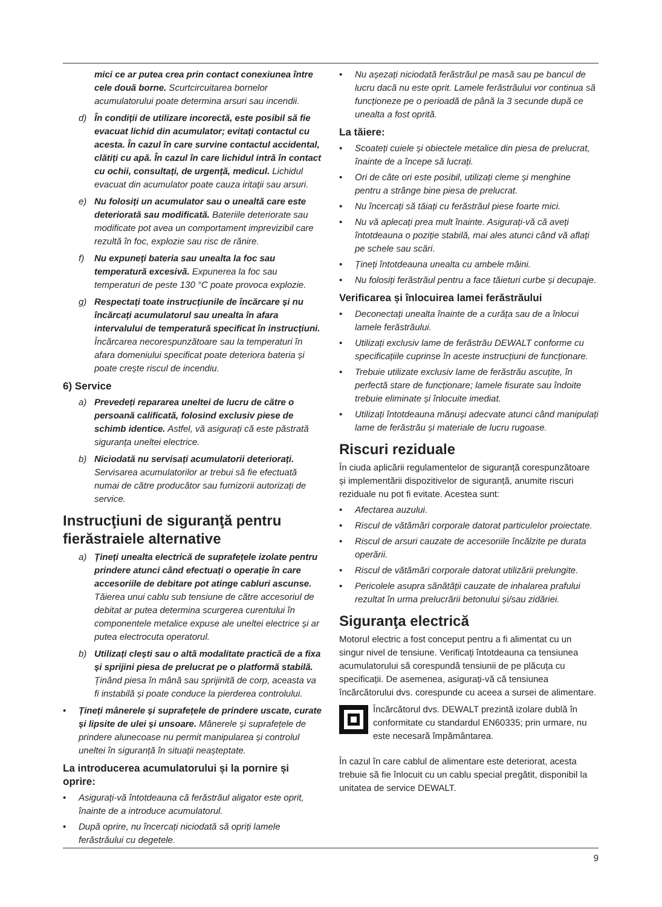mici ce ar putea crea prin contact conexiunea între cele două borne. Scurtcircuitarea bornelor acumulatorului poate determina arsuri sau incendii.
d) În condiții de utilizare incorectă, este posibil să fie evacuat lichid din acumulator; evitați contactul cu acesta. În cazul în care survine contactul accidental, clătiți cu apă. În cazul în care lichidul intră în contact cu ochii, consultați, de urgență, medicul. Lichidul evacuat din acumulator poate cauza iritații sau arsuri.
e) Nu folosiți un acumulator sau o unealtă care este deteriorată sau modificată. Bateriile deteriorate sau modificate pot avea un comportament imprevizibil care rezultă în foc, explozie sau risc de rănire.
f) Nu expuneți bateria sau unealta la foc sau temperatură excesivă. Expunerea la foc sau temperaturi de peste 130 °C poate provoca explozie.
g) Respectați toate instrucțiunile de încărcare și nu încărcați acumulatorul sau unealta în afara intervalului de temperatură specificat în instrucțiuni. Încărcarea necorespunzătoare sau la temperaturi în afara domeniului specificat poate deteriora bateria și poate crește riscul de incendiu.
6) Service
a) Prevedeți repararea uneltei de lucru de către o persoană calificată, folosind exclusiv piese de schimb identice. Astfel, vă asigurați că este păstrată siguranța uneltei electrice.
b) Niciodată nu servisați acumulatorii deteriorați. Servisarea acumulatorilor ar trebui să fie efectuată numai de către producător sau furnizorii autorizați de service.
Instrucţiuni de siguranţă pentru fierăstraiele alternative
a) Țineți unealta electrică de suprafețele izolate pentru prindere atunci când efectuați o operație în care accesoriile de debitare pot atinge cabluri ascunse. Tăierea unui cablu sub tensiune de către accesoriul de debitat ar putea determina scurgerea curentului în componentele metalice expuse ale uneltei electrice și ar putea electrocuta operatorul.
b) Utilizați clești sau o altă modalitate practică de a fixa și sprijini piesa de prelucrat pe o platformă stabilă. Ținând piesa în mână sau sprijinită de corp, aceasta va fi instabilă și poate conduce la pierderea controlului.
• Țineți mânerele și suprafețele de prindere uscate, curate și lipsite de ulei și unsoare. Mânerele și suprafețele de prindere alunecoase nu permit manipularea și controlul uneltei în siguranță în situații neașteptate.
La introducerea acumulatorului și la pornire și oprire:
• Asigurați-vă întotdeauna că ferăstrăul aligator este oprit, înainte de a introduce acumulatorul.
• După oprire, nu încercați niciodată să opriți lamele ferăstrăului cu degetele.
• Nu așezați niciodată ferăstrăul pe masă sau pe bancul de lucru dacă nu este oprit. Lamele ferăstrăului vor continua să funcționeze pe o perioadă de până la 3 secunde după ce unealta a fost oprită.
La tăiere:
• Scoateți cuiele și obiectele metalice din piesa de prelucrat, înainte de a începe să lucrați.
• Ori de câte ori este posibil, utilizați cleme și menghine pentru a strânge bine piesa de prelucrat.
• Nu încercați să tăiați cu ferăstrăul piese foarte mici.
• Nu vă aplecați prea mult înainte. Asigurați-vă că aveți întotdeauna o poziție stabilă, mai ales atunci când vă aflați pe schele sau scări.
• Țineți întotdeauna unealta cu ambele mâini.
• Nu folosiți ferăstrăul pentru a face tăieturi curbe și decupaje.
Verificarea și înlocuirea lamei ferăstrăului
• Deconectați unealta înainte de a curăța sau de a înlocui lamele ferăstrăului.
• Utilizați exclusiv lame de ferăstrău DEWALT conforme cu specificațiile cuprinse în aceste instrucțiuni de funcționare.
• Trebuie utilizate exclusiv lame de ferăstrău ascuțite, în perfectă stare de funcționare; lamele fisurate sau îndoite trebuie eliminate și înlocuite imediat.
• Utilizați întotdeauna mănuși adecvate atunci când manipulați lame de ferăstrău și materiale de lucru rugoase.
Riscuri reziduale
În ciuda aplicării regulamentelor de siguranță corespunzătoare și implementării dispozitivelor de siguranță, anumite riscuri reziduale nu pot fi evitate. Acestea sunt:
• Afectarea auzului.
• Riscul de vătămări corporale datorat particulelor proiectate.
• Riscul de arsuri cauzate de accesoriile încălzite pe durata operării.
• Riscul de vătămări corporale datorat utilizării prelungite.
• Pericolele asupra sănătății cauzate de inhalarea prafului rezultat în urma prelucrării betonului și/sau zidăriei.
Siguranţa electrică
Motorul electric a fost conceput pentru a fi alimentat cu un singur nivel de tensiune. Verificați întotdeauna ca tensiunea acumulatorului să corespundă tensiunii de pe plăcuța cu specificații. De asemenea, asigurați-vă că tensiunea încărcătorului dvs. corespunde cu aceea a sursei de alimentare.
Încărcătorul dvs. DEWALT prezintă izolare dublă în conformitate cu standardul EN60335; prin urmare, nu este necesară împământarea.
În cazul în care cablul de alimentare este deteriorat, acesta trebuie să fie înlocuit cu un cablu special pregătit, disponibil la unitatea de service DEWALT.
9